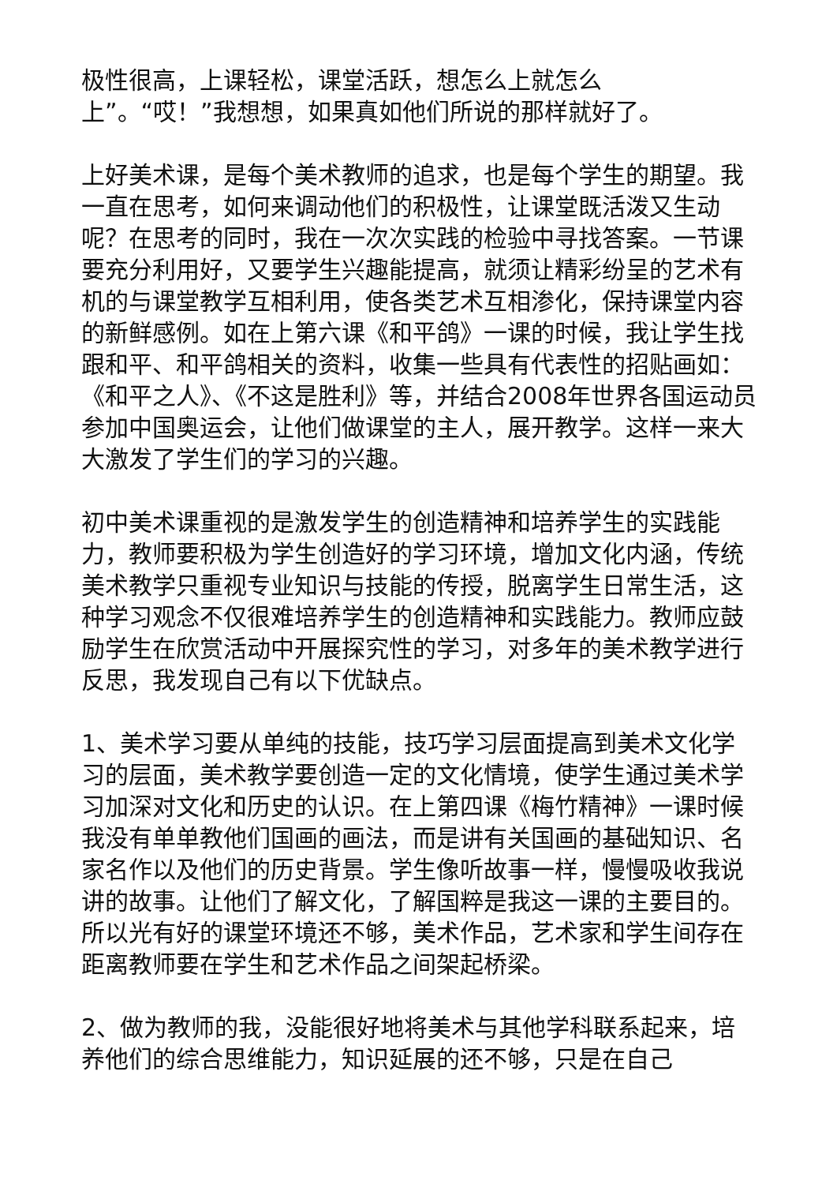极性很高，上课轻松，课堂活跃，想怎么上就怎么
上”。“哎！”我想想，如果真如他们所说的那样就好了。
上好美术课，是每个美术教师的追求，也是每个学生的期望。我一直在思考，如何来调动他们的积极性，让课堂既活泼又生动呢？在思考的同时，我在一次次实践的检验中寻找答案。一节课要充分利用好，又要学生兴趣能提高，就须让精彩纷呈的艺术有机的与课堂教学互相利用，使各类艺术互相渗化，保持课堂内容的新鲜感例。如在上第六课《和平鸽》一课的时候，我让学生找跟和平、和平鸽相关的资料，收集一些具有代表性的招贴画如：《和平之人》、《不这是胜利》等，并结合2008年世界各国运动员参加中国奥运会，让他们做课堂的主人，展开教学。这样一来大大激发了学生们的学习的兴趣。
初中美术课重视的是激发学生的创造精神和培养学生的实践能力，教师要积极为学生创造好的学习环境，增加文化内涵，传统美术教学只重视专业知识与技能的传授，脱离学生日常生活，这种学习观念不仅很难培养学生的创造精神和实践能力。教师应鼓励学生在欣赏活动中开展探究性的学习，对多年的美术教学进行反思，我发现自己有以下优缺点。
1、美术学习要从单纯的技能，技巧学习层面提高到美术文化学习的层面，美术教学要创造一定的文化情境，使学生通过美术学习加深对文化和历史的认识。在上第四课《梅竹精神》一课时候我没有单单教他们国画的画法，而是讲有关国画的基础知识、名家名作以及他们的历史背景。学生像听故事一样，慢慢吸收我说讲的故事。让他们了解文化，了解国粹是我这一课的主要目的。所以光有好的课堂环境还不够，美术作品，艺术家和学生间存在距离教师要在学生和艺术作品之间架起桥梁。
2、做为教师的我，没能很好地将美术与其他学科联系起来，培养他们的综合思维能力，知识延展的还不够，只是在自己